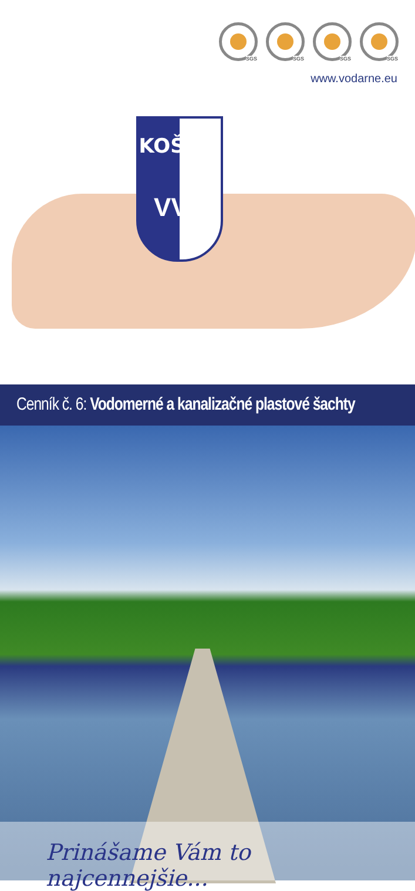SGS
SGS
SGS
SGS
www.vodarne.eu
KOŠICE
VVS
Cenník č. 6: Vodomerné a kanalizačné plastové šachty
Prinášame Vám to najcennejšie...